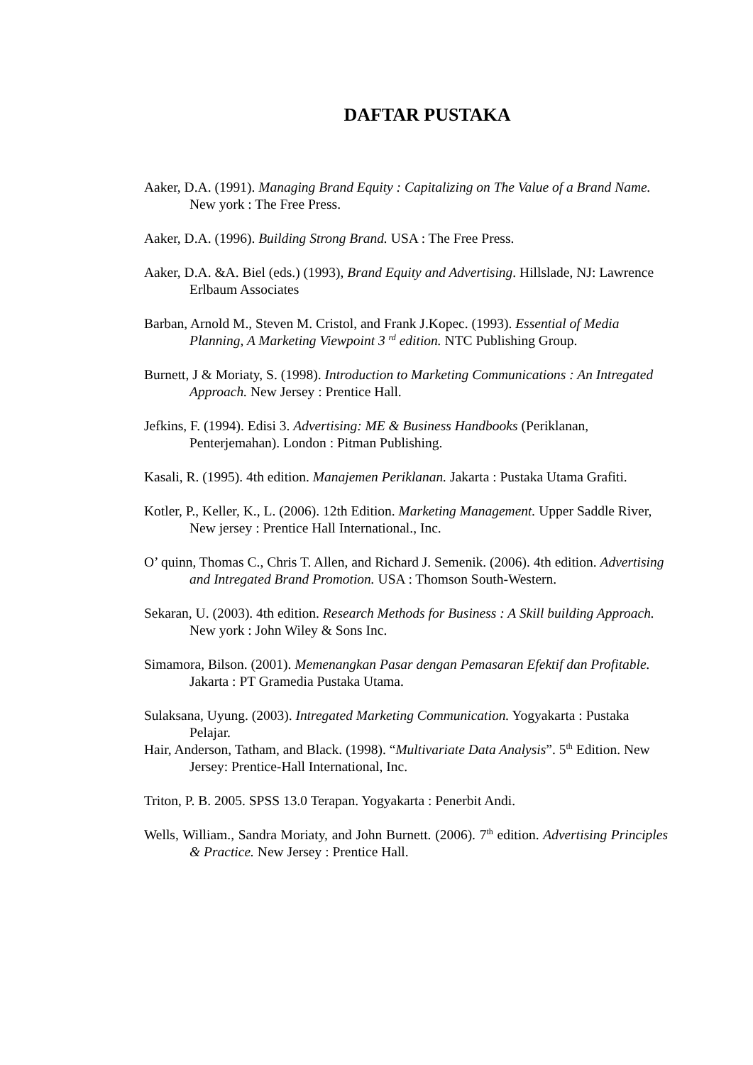DAFTAR PUSTAKA
Aaker, D.A. (1991). Managing Brand Equity : Capitalizing on The Value of a Brand Name. New york : The Free Press.
Aaker, D.A. (1996). Building Strong Brand. USA : The Free Press.
Aaker, D.A. &A. Biel (eds.) (1993), Brand Equity and Advertising. Hillslade, NJ: Lawrence Erlbaum Associates
Barban, Arnold M., Steven M. Cristol, and Frank J.Kopec. (1993). Essential of Media Planning, A Marketing Viewpoint 3 <sup>rd</sup> edition. NTC Publishing Group.
Burnett, J & Moriaty, S. (1998). Introduction to Marketing Communications : An Intregated Approach. New Jersey : Prentice Hall.
Jefkins, F. (1994). Edisi 3. Advertising: ME & Business Handbooks (Periklanan, Penterjemahan). London : Pitman Publishing.
Kasali, R. (1995). 4th edition. Manajemen Periklanan. Jakarta : Pustaka Utama Grafiti.
Kotler, P., Keller, K., L. (2006). 12th Edition. Marketing Management. Upper Saddle River, New jersey : Prentice Hall International., Inc.
O’ quinn, Thomas C., Chris T. Allen, and Richard J. Semenik. (2006). 4th edition. Advertising and Intregated Brand Promotion. USA : Thomson South-Western.
Sekaran, U. (2003). 4th edition. Research Methods for Business : A Skill building Approach. New york : John Wiley & Sons Inc.
Simamora, Bilson. (2001). Memenangkan Pasar dengan Pemasaran Efektif dan Profitable. Jakarta : PT Gramedia Pustaka Utama.
Sulaksana, Uyung. (2003). Intregated Marketing Communication. Yogyakarta : Pustaka Pelajar.
Hair, Anderson, Tatham, and Black. (1998). “Multivariate Data Analysis”. 5<sup>th</sup> Edition. New Jersey: Prentice-Hall International, Inc.
Triton, P. B. 2005. SPSS 13.0 Terapan. Yogyakarta : Penerbit Andi.
Wells, William., Sandra Moriaty, and John Burnett. (2006). 7<sup>th</sup> edition. Advertising Principles & Practice. New Jersey : Prentice Hall.